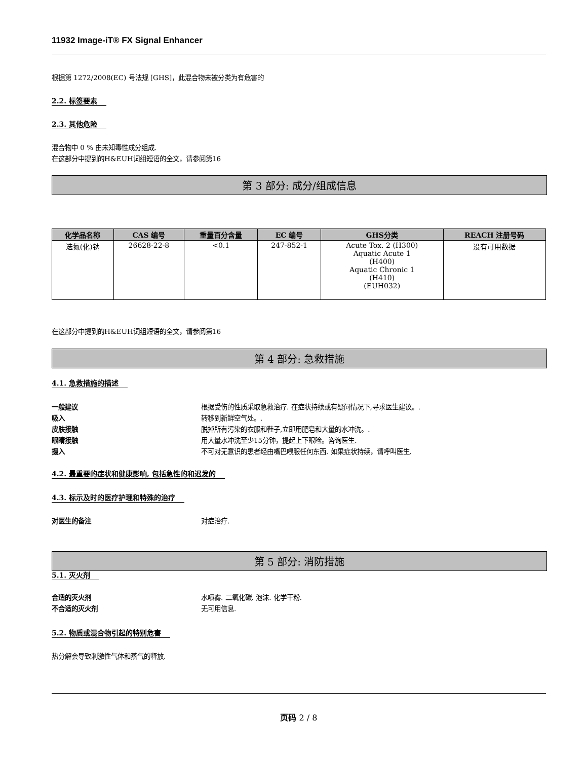11932 Image-iT® FX Signal Enhancer
根据第 1272/2008(EC) 号法规 [GHS]，此混合物未被分类为有危害的
2.2. 标签要素
2.3. 其他危险
混合物中 0 % 由未知毒性成分组成.
在这部分中提到的H&EUH词组短语的全文，请参阅第16
第 3 部分: 成分/组成信息
| 化学品名称 | CAS 编号 | 重量百分含量 | EC 编号 | GHS分类 | REACH 注册号码 |
| --- | --- | --- | --- | --- | --- |
| 迭氮(化)钠 | 26628-22-8 | <0.1 | 247-852-1 | Acute Tox. 2 (H300) Aquatic Acute 1 (H400) Aquatic Chronic 1 (H410) (EUH032) | 没有可用数据 |
在这部分中提到的H&EUH词组短语的全文，请参阅第16
第 4 部分: 急救措施
4.1. 急救措施的描述
一般建议 根据受伤的性质采取急救治疗. 在症状持续或有疑问情况下,寻求医生建议。.
吸入 转移到新鲜空气处。.
皮肤接触 脱掉所有污染的衣服和鞋子,立即用肥皂和大量的水冲洗。.
眼睛接触 用大量水冲洗至少15分钟，提起上下眼睑。咨询医生.
摄入 不可对无意识的患者经由嘴巴喂服任何东西. 如果症状持续，请呼叫医生.
4.2. 最重要的症状和健康影响, 包括急性的和迟发的
4.3. 标示及时的医疗护理和特殊的治疗
对医生的备注 对症治疗.
第 5 部分: 消防措施
5.1. 灭火剂
合适的灭火剂 水喷雾. 二氧化碳. 泡沫. 化学干粉.
不合适的灭火剂 无可用信息.
5.2. 物质或混合物引起的特别危害
热分解会导致刺激性气体和蒸气的释放.
页码 2 / 8